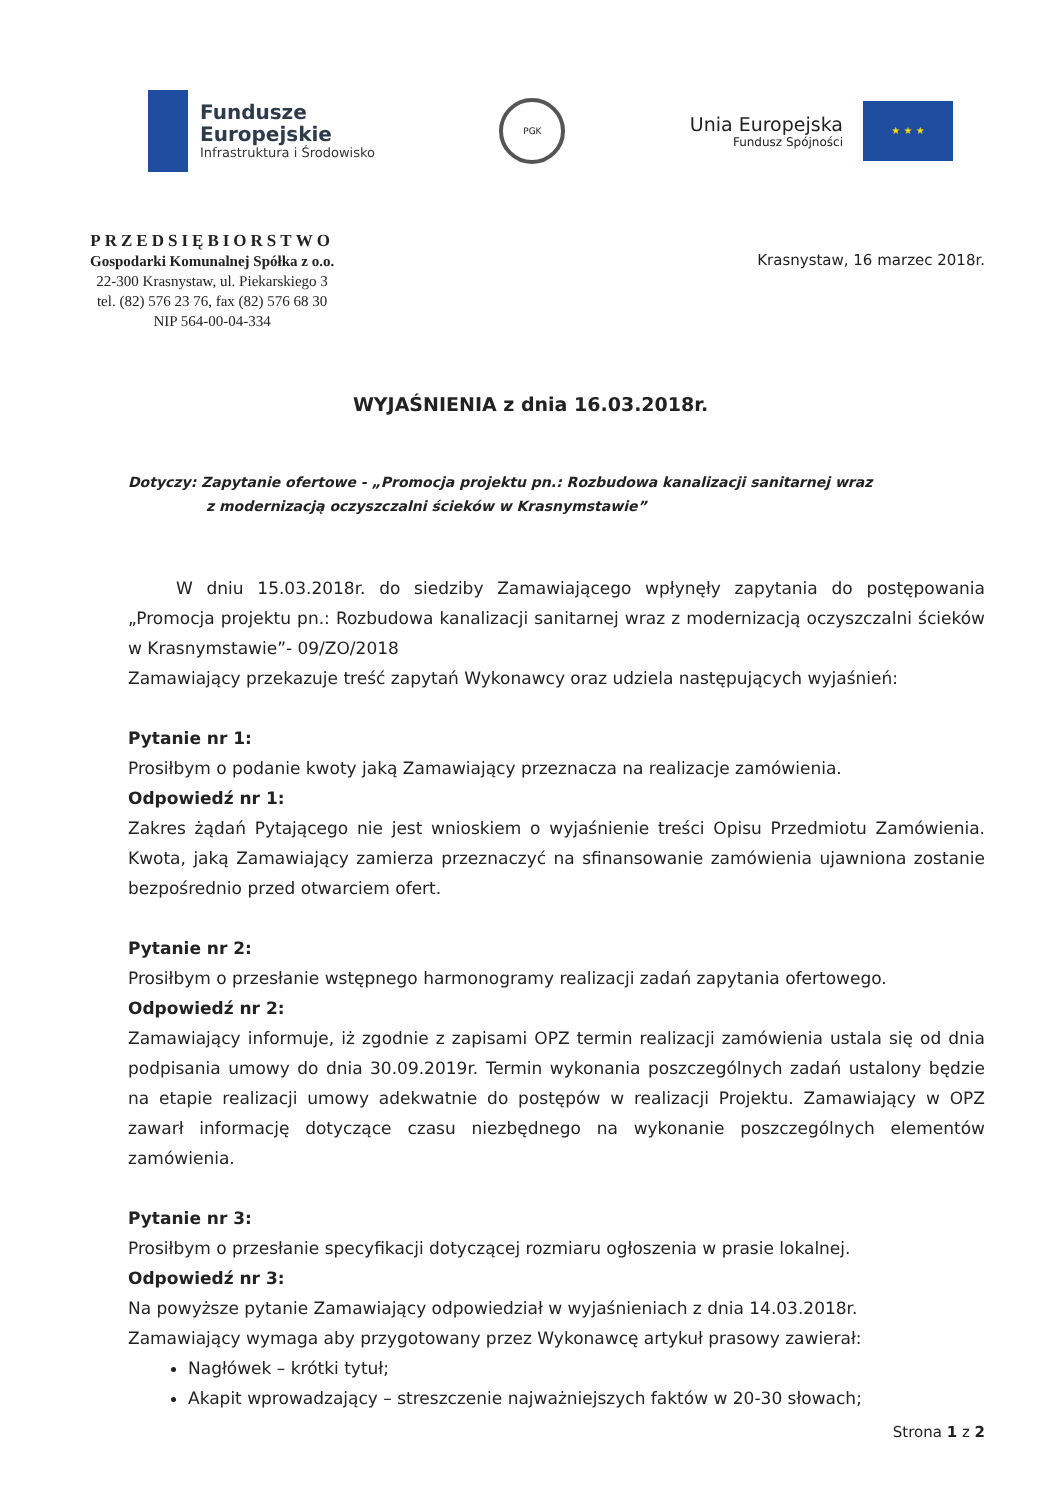Fundusze
Europejskie
Infrastruktura i Środowisko
PGK
Unia Europejska
Fundusz Spójności
★ ★ ★
PRZEDSIĘBIORSTWO
Gospodarki Komunalnej Spółka z o.o.
22-300 Krasnystaw, ul. Piekarskiego 3
tel. (82) 576 23 76, fax (82) 576 68 30
NIP 564-00-04-334
Krasnystaw, 16 marzec 2018r.
WYJAŚNIENIA z dnia 16.03.2018r.
Dotyczy: Zapytanie ofertowe - „Promocja projektu pn.: Rozbudowa kanalizacji sanitarnej wraz
z modernizacją oczyszczalni ścieków w Krasnymstawie”
W dniu 15.03.2018r. do siedziby Zamawiającego wpłynęły zapytania do postępowania „Promocja projektu pn.: Rozbudowa kanalizacji sanitarnej wraz z modernizacją oczyszczalni ścieków w Krasnymstawie”- 09/ZO/2018
Zamawiający przekazuje treść zapytań Wykonawcy oraz udziela następujących wyjaśnień:
Pytanie nr 1:
Prosiłbym o podanie kwoty jaką Zamawiający przeznacza na realizacje zamówienia.
Odpowiedź nr 1:
Zakres żądań Pytającego nie jest wnioskiem o wyjaśnienie treści Opisu Przedmiotu Zamówienia. Kwota, jaką Zamawiający zamierza przeznaczyć na sfinansowanie zamówienia ujawniona zostanie bezpośrednio przed otwarciem ofert.
Pytanie nr 2:
Prosiłbym o przesłanie wstępnego harmonogramy realizacji zadań zapytania ofertowego.
Odpowiedź nr 2:
Zamawiający informuje, iż zgodnie z zapisami OPZ termin realizacji zamówienia ustala się od dnia podpisania umowy do dnia 30.09.2019r. Termin wykonania poszczególnych zadań ustalony będzie na etapie realizacji umowy adekwatnie do postępów w realizacji Projektu. Zamawiający w OPZ zawarł informację dotyczące czasu niezbędnego na wykonanie poszczególnych elementów zamówienia.
Pytanie nr 3:
Prosiłbym o przesłanie specyfikacji dotyczącej rozmiaru ogłoszenia w prasie lokalnej.
Odpowiedź nr 3:
Na powyższe pytanie Zamawiający odpowiedział w wyjaśnieniach z dnia 14.03.2018r.
Zamawiający wymaga aby przygotowany przez Wykonawcę artykuł prasowy zawierał:
Nagłówek – krótki tytuł;
Akapit wprowadzający – streszczenie najważniejszych faktów w 20-30 słowach;
Strona 1 z 2